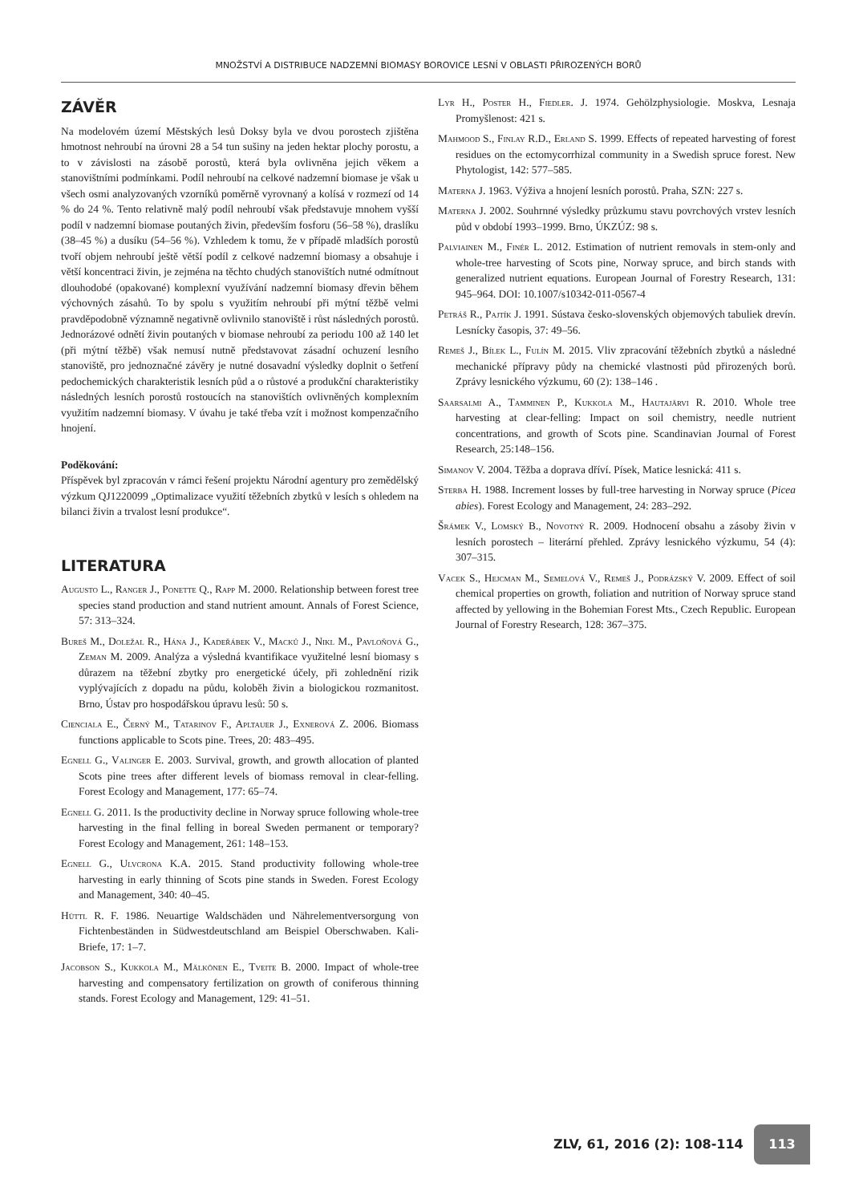MNOŽSTVÍ A DISTRIBUCE NADZEMNÍ BIOMASY BOROVICE LESNÍ V OBLASTI PŘIROZENÝCH BORŮ
ZÁVĚR
Na modelovém území Městských lesů Doksy byla ve dvou porostech zjištěna hmotnost nehroubí na úrovni 28 a 54 tun sušiny na jeden hektar plochy porostu, a to v závislosti na zásobě porostů, která byla ovlivněna jejich věkem a stanovištními podmínkami. Podíl nehroubí na celkové nadzemní biomase je však u všech osmi analyzovaných vzorníků poměrně vyrovnaný a kolísá v rozmezí od 14 % do 24 %. Tento relativně malý podíl nehroubí však představuje mnohem vyšší podíl v nadzemní biomase poutaných živin, především fosforu (56–58 %), draslíku (38–45 %) a dusíku (54–56 %). Vzhledem k tomu, že v případě mladších porostů tvoří objem nehroubí ještě větší podíl z celkové nadzemní biomasy a obsahuje i větší koncentraci živin, je zejména na těchto chudých stanovištích nutné odmítnout dlouhodobé (opakované) komplexní využívání nadzemní biomasy dřevin během výchovných zásahů. To by spolu s využitím nehroubí při mýtní těžbě velmi pravděpodobně významně negativně ovlivnilo stanoviště i růst následných porostů. Jednorázové odnětí živin poutaných v biomase nehroubí za periodu 100 až 140 let (při mýtní těžbě) však nemusí nutně představovat zásadní ochuzení lesního stanoviště, pro jednoznačné závěry je nutné dosavadní výsledky doplnit o šetření pedochemických charakteristik lesních půd a o růstové a produkční charakteristiky následných lesních porostů rostoucích na stanovištích ovlivněných komplexním využitím nadzemní biomasy. V úvahu je také třeba vzít i možnost kompenzačního hnojení.
Poděkování:
Příspěvek byl zpracován v rámci řešení projektu Národní agentury pro zemědělský výzkum QJ1220099 „Optimalizace využití těžebních zbytků v lesích s ohledem na bilanci živin a trvalost lesní produkce“.
LITERATURA
Augusto L., Ranger J., Ponette Q., Rapp M. 2000. Relationship between forest tree species stand production and stand nutrient amount. Annals of Forest Science, 57: 313–324.
Bureš M., Doležal R., Hána J., Kadeřábek V., Macků J., Nikl M., Pavloňová G., Zeman M. 2009. Analýza a výsledná kvantifikace využitelné lesní biomasy s důrazem na těžební zbytky pro energetické účely, při zohlednění rizik vyplývajících z dopadu na půdu, koloběh živin a biologickou rozmanitost. Brno, Ústav pro hospodářskou úpravu lesů: 50 s.
Cienciala E., Černý M., Tatarinov F., Apltauer J., Exnerová Z. 2006. Biomass functions applicable to Scots pine. Trees, 20: 483–495.
Egnell G., Valinger E. 2003. Survival, growth, and growth allocation of planted Scots pine trees after different levels of biomass removal in clear-felling. Forest Ecology and Management, 177: 65–74.
Egnell G. 2011. Is the productivity decline in Norway spruce following whole-tree harvesting in the final felling in boreal Sweden permanent or temporary? Forest Ecology and Management, 261: 148–153.
Egnell G., Ulvcrona K.A. 2015. Stand productivity following whole-tree harvesting in early thinning of Scots pine stands in Sweden. Forest Ecology and Management, 340: 40–45.
Hüttl R. F. 1986. Neuartige Waldschäden und Nährelementversorgung von Fichtenbeständen in Südwestdeutschland am Beispiel Oberschwaben. Kali-Briefe, 17: 1–7.
Jacobson S., Kukkola M., Mälkönen E., Tveite B. 2000. Impact of whole-tree harvesting and compensatory fertilization on growth of coniferous thinning stands. Forest Ecology and Management, 129: 41–51.
Lyr H., Poster H., Fiedler. J. 1974. Gehölzphysiologie. Moskva, Lesnaja Promyšlenost: 421 s.
Mahmood S., Finlay R.D., Erland S. 1999. Effects of repeated harvesting of forest residues on the ectomycorrhizal community in a Swedish spruce forest. New Phytologist, 142: 577–585.
Materna J. 1963. Výživa a hnojení lesních porostů. Praha, SZN: 227 s.
Materna J. 2002. Souhrnné výsledky průzkumu stavu povrchových vrstev lesních půd v období 1993–1999. Brno, ÚKZÚZ: 98 s.
Palviainen M., Finér L. 2012. Estimation of nutrient removals in stem-only and whole-tree harvesting of Scots pine, Norway spruce, and birch stands with generalized nutrient equations. European Journal of Forestry Research, 131: 945–964. DOI: 10.1007/s10342-011-0567-4
Petráš R., Pajtík J. 1991. Sústava česko-slovenských objemových tabuliek drevín. Lesnícky časopis, 37: 49–56.
Remeš J., Bílek L., Fulín M. 2015. Vliv zpracování těžebních zbytků a následné mechanické přípravy půdy na chemické vlastnosti půd přirozených borů. Zprávy lesnického výzkumu, 60 (2): 138–146 .
Saarsalmi A., Tamminen P., Kukkola M., Hautajärvi R. 2010. Whole tree harvesting at clear-felling: Impact on soil chemistry, needle nutrient concentrations, and growth of Scots pine. Scandinavian Journal of Forest Research, 25:148–156.
Simanov V. 2004. Těžba a doprava dříví. Písek, Matice lesnická: 411 s.
Sterba H. 1988. Increment losses by full-tree harvesting in Norway spruce (Picea abies). Forest Ecology and Management, 24: 283–292.
Šrámek V., Lomský B., Novotný R. 2009. Hodnocení obsahu a zásoby živin v lesních porostech – literární přehled. Zprávy lesnického výzkumu, 54 (4): 307–315.
Vacek S., Hejcman M., Semelová V., Remeš J., Podrázský V. 2009. Effect of soil chemical properties on growth, foliation and nutrition of Norway spruce stand affected by yellowing in the Bohemian Forest Mts., Czech Republic. European Journal of Forestry Research, 128: 367–375.
ZLV, 61, 2016 (2): 108-114
113